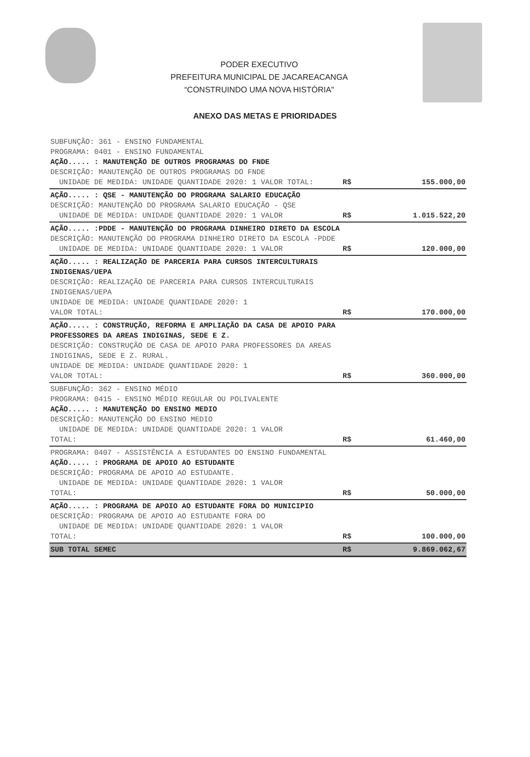PODER EXECUTIVO
PREFEITURA MUNICIPAL DE JACAREACANGA
“CONSTRUINDO UMA NOVA HISTÓRIA"
ANEXO DAS METAS E PRIORIDADES
| SUBFUNÇÃO: 361 - ENSINO FUNDAMENTAL PROGRAMA: 0401 - ENSINO FUNDAMENTAL AÇÃO..... : MANUTENÇÃO DE OUTROS PROGRAMAS DO FNDE DESCRIÇÃO: MANUTENÇÃO DE OUTROS PROGRAMAS DO FNDE UNIDADE DE MEDIDA: UNIDADE QUANTIDADE 2020: 1 VALOR TOTAL: | R$ | 155.000,00 |
| AÇÃO..... : QSE - MANUTENÇÃO DO PROGRAMA SALARIO EDUCAÇÃO DESCRIÇÃO: MANUTENÇÃO DO PROGRAMA SALARIO EDUCAÇÃO - QSE UNIDADE DE MEDIDA: UNIDADE QUANTIDADE 2020: 1 VALOR | R$ | 1.015.522,20 |
| AÇÃO..... :PDDE - MANUTENÇÃO DO PROGRAMA DINHEIRO DIRETO DA ESCOLA DESCRIÇÃO: MANUTENÇÃO DO PROGRAMA DINHEIRO DIRETO DA ESCOLA -PDDE UNIDADE DE MEDIDA: UNIDADE QUANTIDADE 2020: 1 VALOR | R$ | 120.000,00 |
| AÇÃO..... : REALIZAÇÃO DE PARCERIA PARA CURSOS INTERCULTURAIS INDIGENAS/UEPA DESCRIÇÃO: REALIZAÇÃO DE PARCERIA PARA CURSOS INTERCULTURAIS INDIGENAS/UEPA UNIDADE DE MEDIDA: UNIDADE QUANTIDADE 2020: 1 VALOR TOTAL: | R$ | 170.000,00 |
| AÇÃO..... : CONSTRUÇÃO, REFORMA E AMPLIAÇÃO DA CASA DE APOIO PARA PROFESSORES DA AREAS INDIGINAS, SEDE E Z. DESCRIÇÃO: CONSTRUÇÃO DE CASA DE APOIO PARA PROFESSORES DA AREAS INDIGINAS, SEDE E Z. RURAL. UNIDADE DE MEDIDA: UNIDADE QUANTIDADE 2020: 1 VALOR TOTAL: | R$ | 360.000,00 |
| SUBFUNÇÃO: 362 - ENSINO MÉDIO PROGRAMA: 0415 - ENSINO MÉDIO REGULAR OU POLIVALENTE AÇÃO..... : MANUTENÇÃO DO ENSINO MEDIO DESCRIÇÃO: MANUTENÇÃO DO ENSINO MEDIO UNIDADE DE MEDIDA: UNIDADE QUANTIDADE 2020: 1 VALOR TOTAL: | R$ | 61.460,00 |
| PROGRAMA: 0407 - ASSISTÊNCIA A ESTUDANTES DO ENSINO FUNDAMENTAL AÇÃO..... : PROGRAMA DE APOIO AO ESTUDANTE DESCRIÇÃO: PROGRAMA DE APOIO AO ESTUDANTE. UNIDADE DE MEDIDA: UNIDADE QUANTIDADE 2020: 1 VALOR TOTAL: | R$ | 50.000,00 |
| AÇÃO..... : PROGRAMA DE APOIO AO ESTUDANTE FORA DO MUNICIPIO DESCRIÇÃO: PROGRAMA DE APOIO AO ESTUDANTE FORA DO UNIDADE DE MEDIDA: UNIDADE QUANTIDADE 2020: 1 VALOR TOTAL: | R$ | 100.000,00 |
| SUB TOTAL SEMEC | R$ | 9.869.062,67 |